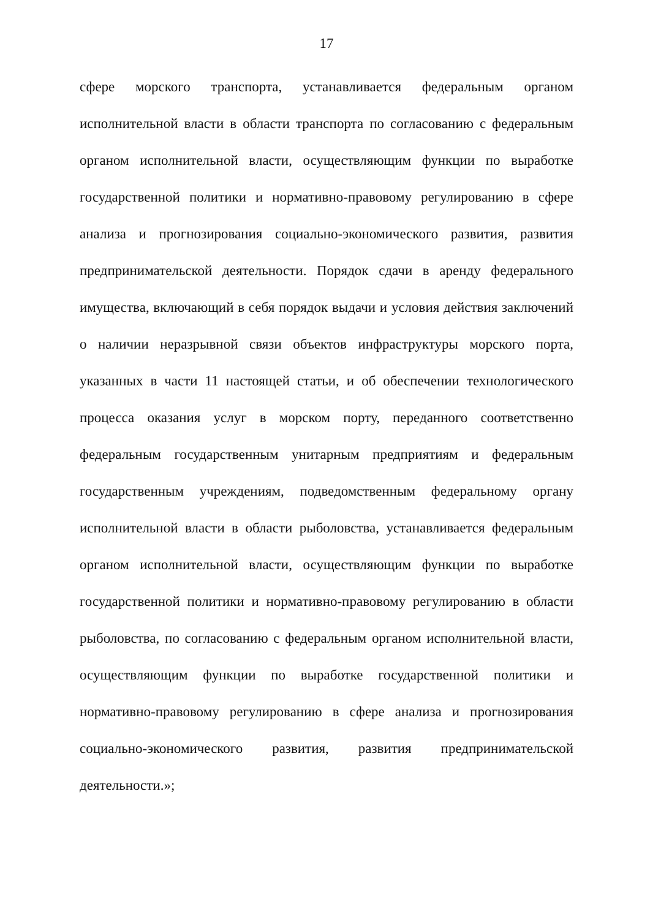17
сфере морского транспорта, устанавливается федеральным органом исполнительной власти в области транспорта по согласованию с федеральным органом исполнительной власти, осуществляющим функции по выработке государственной политики и нормативно-правовому регулированию в сфере анализа и прогнозирования социально-экономического развития, развития предпринимательской деятельности. Порядок сдачи в аренду федерального имущества, включающий в себя порядок выдачи и условия действия заключений о наличии неразрывной связи объектов инфраструктуры морского порта, указанных в части 11 настоящей статьи, и об обеспечении технологического процесса оказания услуг в морском порту, переданного соответственно федеральным государственным унитарным предприятиям и федеральным государственным учреждениям, подведомственным федеральному органу исполнительной власти в области рыболовства, устанавливается федеральным органом исполнительной власти, осуществляющим функции по выработке государственной политики и нормативно-правовому регулированию в области рыболовства, по согласованию с федеральным органом исполнительной власти, осуществляющим функции по выработке государственной политики и нормативно-правовому регулированию в сфере анализа и прогнозирования социально-экономического развития, развития предпринимательской деятельности.»;